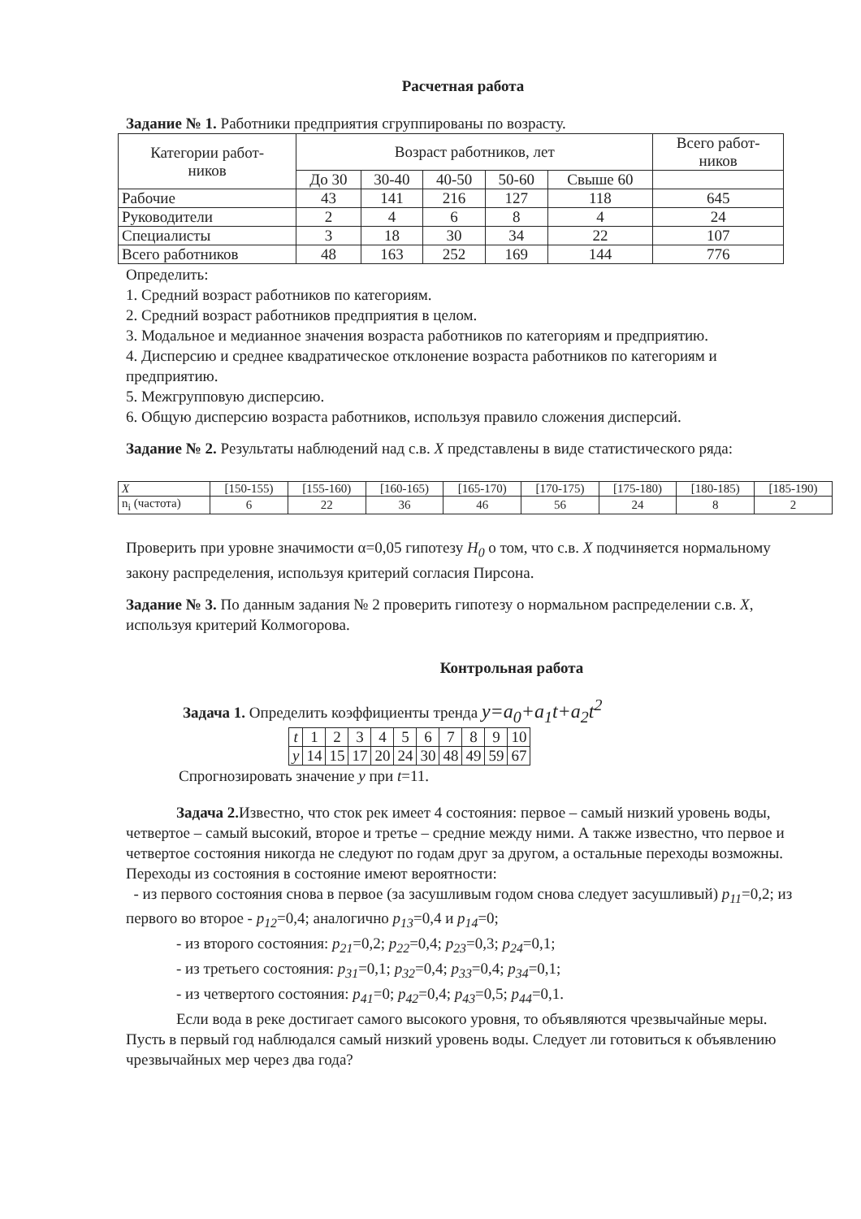Расчетная работа
Задание № 1. Работники предприятия сгруппированы по возрасту.
| Категории работ- ников | Возраст работников, лет | | | | | Всего работ- ников |
| --- | --- | --- | --- | --- | --- | --- |
| | До 30 | 30-40 | 40-50 | 50-60 | Свыше 60 | |
| Рабочие | 43 | 141 | 216 | 127 | 118 | 645 |
| Руководители | 2 | 4 | 6 | 8 | 4 | 24 |
| Специалисты | 3 | 18 | 30 | 34 | 22 | 107 |
| Всего работников | 48 | 163 | 252 | 169 | 144 | 776 |
Определить:
1. Средний возраст работников по категориям.
2. Средний возраст работников предприятия в целом.
3. Модальное и медианное значения возраста работников по категориям и предприятию.
4. Дисперсию и среднее квадратическое отклонение возраста работников по категориям и предприятию.
5. Межгрупповую дисперсию.
6. Общую дисперсию возраста работников, используя правило сложения дисперсий.
Задание № 2. Результаты наблюдений над с.в. X представлены в виде статистического ряда:
| X | [150-155) | [155-160) | [160-165) | [165-170) | [170-175) | [175-180) | [180-185) | [185-190) |
| n<sub>i</sub> (частота) | 6 | 22 | 36 | 46 | 56 | 24 | 8 | 2 |
Проверить при уровне значимости α=0,05 гипотезу H<sub>0</sub> о том, что с.в. X подчиняется нормальному закону распределения, используя критерий согласия Пирсона.
Задание № 3. По данным задания № 2 проверить гипотезу о нормальном распределении с.в. X, используя критерий Колмогорова.
Контрольная работа
Задача 1. Определить коэффициенты тренда y=a<sub>0</sub>+a<sub>1</sub>t+a<sub>2</sub>t<sup>2</sup>
| t | 1 | 2 | 3 | 4 | 5 | 6 | 7 | 8 | 9 | 10 |
| y | 14 | 15 | 17 | 20 | 24 | 30 | 48 | 49 | 59 | 67 |
Спрогнозировать значение y при t=11.
Задача 2. Известно, что сток рек имеет 4 состояния: первое – самый низкий уровень воды, четвертое – самый высокий, второе и третье – средние между ними. А также известно, что первое и четвертое состояния никогда не следуют по годам друг за другом, а остальные переходы возможны. Переходы из состояния в состояние имеют вероятности:
- из первого состояния снова в первое (за засушливым годом снова следует засушливый) p<sub>11</sub>=0,2; из первого во второе - p<sub>12</sub>=0,4; аналогично p<sub>13</sub>=0,4 и p<sub>14</sub>=0;
- из второго состояния: p<sub>21</sub>=0,2; p<sub>22</sub>=0,4; p<sub>23</sub>=0,3; p<sub>24</sub>=0,1;
- из третьего состояния: p<sub>31</sub>=0,1; p<sub>32</sub>=0,4; p<sub>33</sub>=0,4; p<sub>34</sub>=0,1;
- из четвертого состояния: p<sub>41</sub>=0; p<sub>42</sub>=0,4; p<sub>43</sub>=0,5; p<sub>44</sub>=0,1.
Если вода в реке достигает самого высокого уровня, то объявляются чрезвычайные меры. Пусть в первый год наблюдался самый низкий уровень воды. Следует ли готовиться к объявлению чрезвычайных мер через два года?